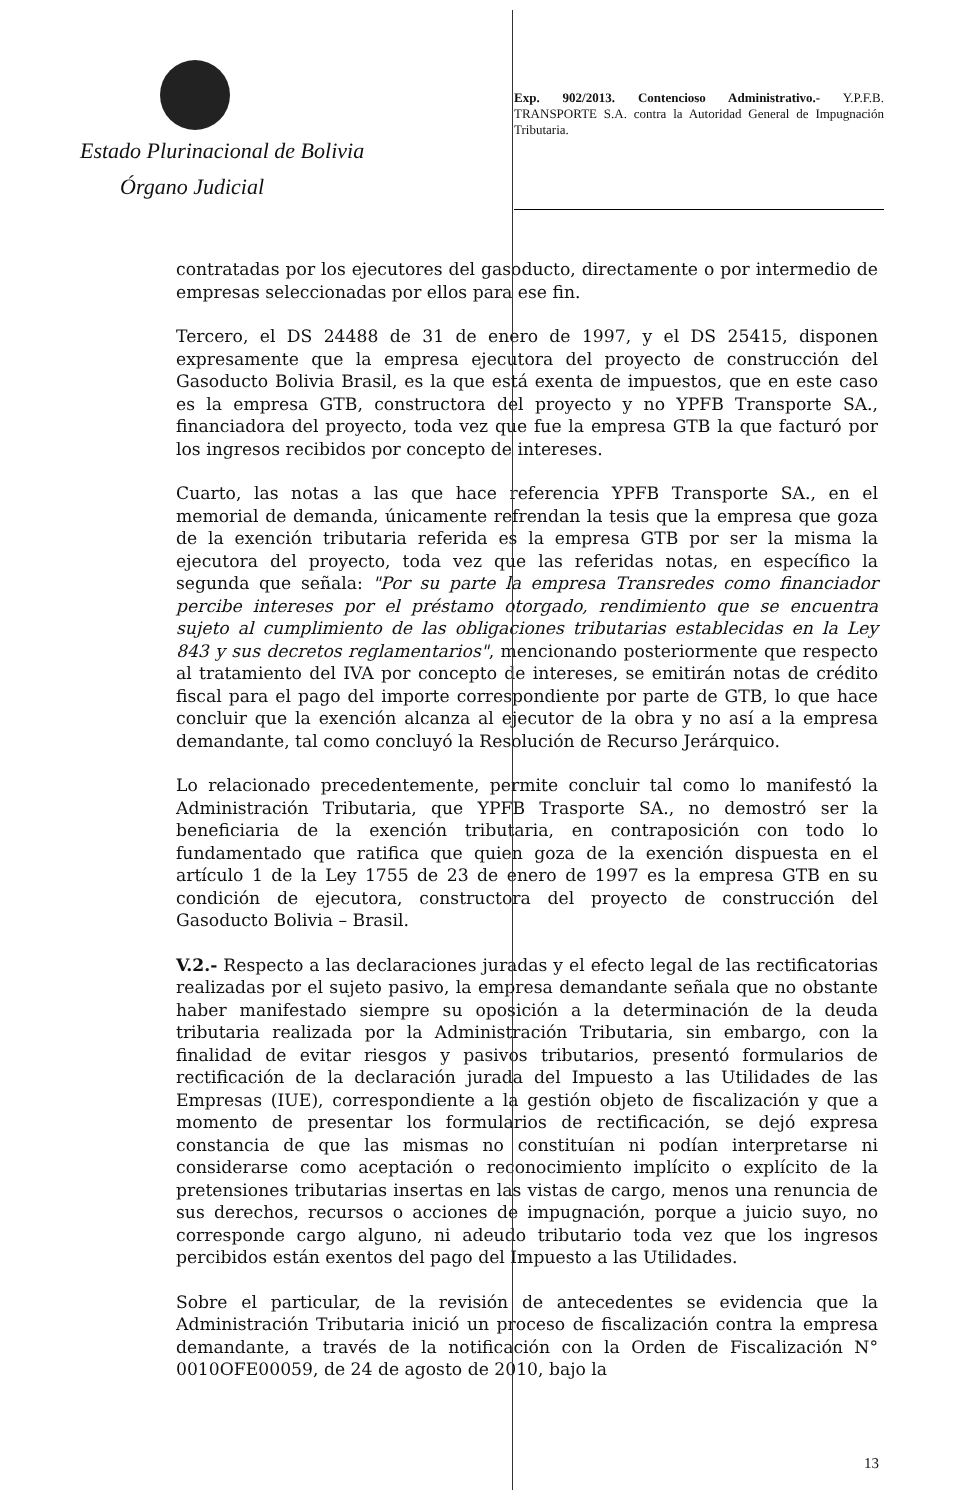Estado Plurinacional de Bolivia
Órgano Judicial
Exp. 902/2013. Contencioso Administrativo.- Y.P.F.B. TRANSPORTE S.A. contra la Autoridad General de Impugnación Tributaria.
contratadas por los ejecutores del gasoducto, directamente o por intermedio de empresas seleccionadas por ellos para ese fin.
Tercero, el DS 24488 de 31 de enero de 1997, y el DS 25415, disponen expresamente que la empresa ejecutora del proyecto de construcción del Gasoducto Bolivia Brasil, es la que está exenta de impuestos, que en este caso es la empresa GTB, constructora del proyecto y no YPFB Transporte SA., financiadora del proyecto, toda vez que fue la empresa GTB la que facturó por los ingresos recibidos por concepto de intereses.
Cuarto, las notas a las que hace referencia YPFB Transporte SA., en el memorial de demanda, únicamente refrendan la tesis que la empresa que goza de la exención tributaria referida es la empresa GTB por ser la misma la ejecutora del proyecto, toda vez que las referidas notas, en específico la segunda que señala: "Por su parte la empresa Transredes como financiador percibe intereses por el préstamo otorgado, rendimiento que se encuentra sujeto al cumplimiento de las obligaciones tributarias establecidas en la Ley 843 y sus decretos reglamentarios", mencionando posteriormente que respecto al tratamiento del IVA por concepto de intereses, se emitirán notas de crédito fiscal para el pago del importe correspondiente por parte de GTB, lo que hace concluir que la exención alcanza al ejecutor de la obra y no así a la empresa demandante, tal como concluyó la Resolución de Recurso Jerárquico.
Lo relacionado precedentemente, permite concluir tal como lo manifestó la Administración Tributaria, que YPFB Trasporte SA., no demostró ser la beneficiaria de la exención tributaria, en contraposición con todo lo fundamentado que ratifica que quien goza de la exención dispuesta en el artículo 1 de la Ley 1755 de 23 de enero de 1997 es la empresa GTB en su condición de ejecutora, constructora del proyecto de construcción del Gasoducto Bolivia – Brasil.
V.2.- Respecto a las declaraciones juradas y el efecto legal de las rectificatorias realizadas por el sujeto pasivo, la empresa demandante señala que no obstante haber manifestado siempre su oposición a la determinación de la deuda tributaria realizada por la Administración Tributaria, sin embargo, con la finalidad de evitar riesgos y pasivos tributarios, presentó formularios de rectificación de la declaración jurada del Impuesto a las Utilidades de las Empresas (IUE), correspondiente a la gestión objeto de fiscalización y que a momento de presentar los formularios de rectificación, se dejó expresa constancia de que las mismas no constituían ni podían interpretarse ni considerarse como aceptación o reconocimiento implícito o explícito de la pretensiones tributarias insertas en las vistas de cargo, menos una renuncia de sus derechos, recursos o acciones de impugnación, porque a juicio suyo, no corresponde cargo alguno, ni adeudo tributario toda vez que los ingresos percibidos están exentos del pago del Impuesto a las Utilidades.
Sobre el particular, de la revisión de antecedentes se evidencia que la Administración Tributaria inició un proceso de fiscalización contra la empresa demandante, a través de la notificación con la Orden de Fiscalización N° 0010OFE00059, de 24 de agosto de 2010, bajo la
13